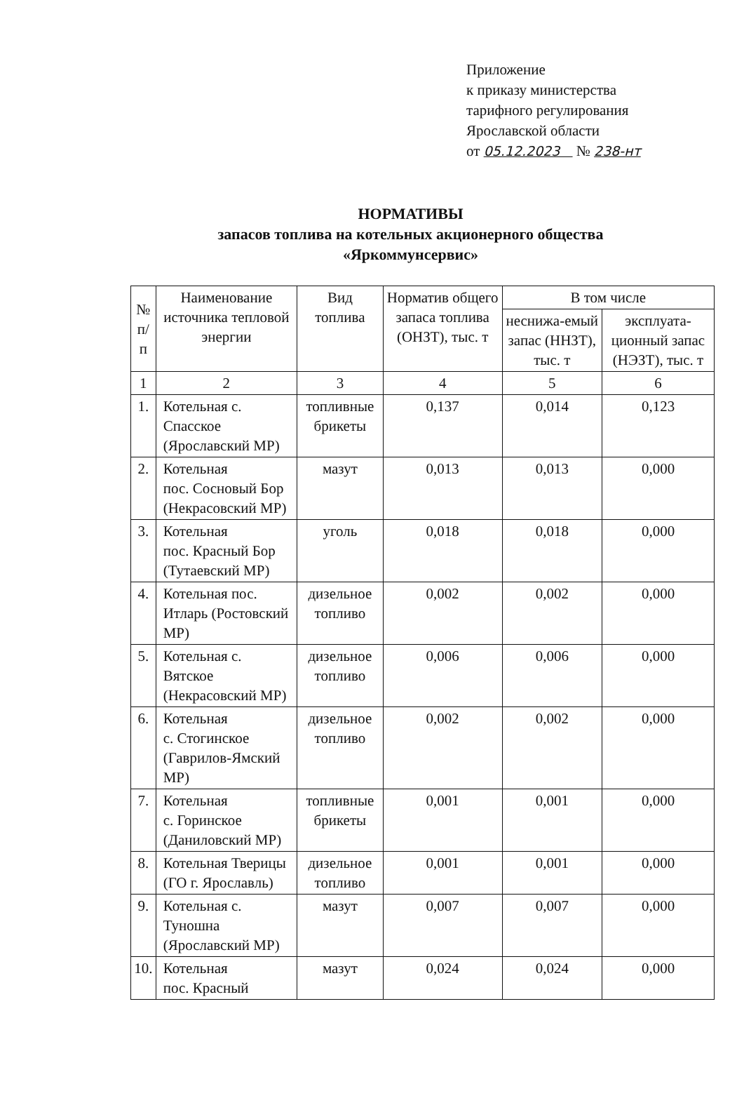Приложение
к приказу министерства
тарифного регулирования
Ярославской области
от 05.12.2023 № 238-нт
НОРМАТИВЫ
запасов топлива на котельных акционерного общества
«Яркоммунсервис»
| № п/п | Наименование источника тепловой энергии | Вид топлива | Норматив общего запаса топлива (ОНЗТ), тыс. т | В том числе | |
| --- | --- | --- | --- | --- | --- |
| | | | | неснижа-емый запас (ННЗТ), тыс. т | эксплуата-ционный запас (НЭЗТ), тыс. т |
| 1 | 2 | 3 | 4 | 5 | 6 |
| 1. | Котельная с. Спасское (Ярославский МР) | топливные брикеты | 0,137 | 0,014 | 0,123 |
| 2. | Котельная пос. Сосновый Бор (Некрасовский МР) | мазут | 0,013 | 0,013 | 0,000 |
| 3. | Котельная пос. Красный Бор (Тутаевский МР) | уголь | 0,018 | 0,018 | 0,000 |
| 4. | Котельная пос. Итларь (Ростовский МР) | дизельное топливо | 0,002 | 0,002 | 0,000 |
| 5. | Котельная с. Вятское (Некрасовский МР) | дизельное топливо | 0,006 | 0,006 | 0,000 |
| 6. | Котельная с. Стогинское (Гаврилов-Ямский МР) | дизельное топливо | 0,002 | 0,002 | 0,000 |
| 7. | Котельная с. Горинское (Даниловский МР) | топливные брикеты | 0,001 | 0,001 | 0,000 |
| 8. | Котельная Тверицы (ГО г. Ярославль) | дизельное топливо | 0,001 | 0,001 | 0,000 |
| 9. | Котельная с. Туношна (Ярославский МР) | мазут | 0,007 | 0,007 | 0,000 |
| 10. | Котельная пос. Красный | мазут | 0,024 | 0,024 | 0,000 |